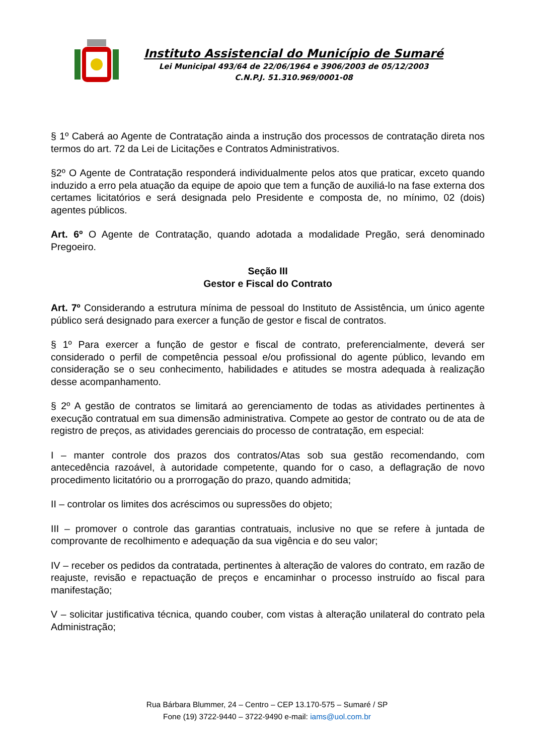Instituto Assistencial do Município de Sumaré
Lei Municipal 493/64 de 22/06/1964 e 3906/2003 de 05/12/2003
C.N.P.J. 51.310.969/0001-08
§ 1º Caberá ao Agente de Contratação ainda a instrução dos processos de contratação direta nos termos do art. 72 da Lei de Licitações e Contratos Administrativos.
§2º O Agente de Contratação responderá individualmente pelos atos que praticar, exceto quando induzido a erro pela atuação da equipe de apoio que tem a função de auxiliá-lo na fase externa dos certames licitatórios e será designada pelo Presidente e composta de, no mínimo, 02 (dois) agentes públicos.
Art. 6º O Agente de Contratação, quando adotada a modalidade Pregão, será denominado Pregoeiro.
Seção III
Gestor e Fiscal do Contrato
Art. 7º Considerando a estrutura mínima de pessoal do Instituto de Assistência, um único agente público será designado para exercer a função de gestor e fiscal de contratos.
§ 1º Para exercer a função de gestor e fiscal de contrato, preferencialmente, deverá ser considerado o perfil de competência pessoal e/ou profissional do agente público, levando em consideração se o seu conhecimento, habilidades e atitudes se mostra adequada à realização desse acompanhamento.
§ 2º A gestão de contratos se limitará ao gerenciamento de todas as atividades pertinentes à execução contratual em sua dimensão administrativa. Compete ao gestor de contrato ou de ata de registro de preços, as atividades gerenciais do processo de contratação, em especial:
I – manter controle dos prazos dos contratos/Atas sob sua gestão recomendando, com antecedência razoável, à autoridade competente, quando for o caso, a deflagração de novo procedimento licitatório ou a prorrogação do prazo, quando admitida;
II – controlar os limites dos acréscimos ou supressões do objeto;
III – promover o controle das garantias contratuais, inclusive no que se refere à juntada de comprovante de recolhimento e adequação da sua vigência e do seu valor;
IV – receber os pedidos da contratada, pertinentes à alteração de valores do contrato, em razão de reajuste, revisão e repactuação de preços e encaminhar o processo instruído ao fiscal para manifestação;
V – solicitar justificativa técnica, quando couber, com vistas à alteração unilateral do contrato pela Administração;
Rua Bárbara Blummer, 24 – Centro – CEP 13.170-575 – Sumaré / SP
Fone (19) 3722-9440 – 3722-9490 e-mail: iams@uol.com.br